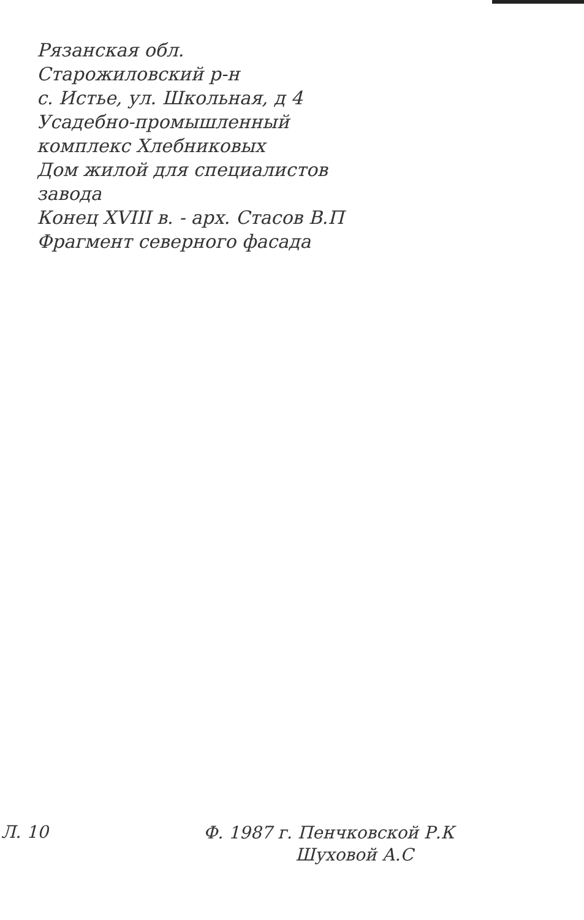Рязанская обл.
Старожиловский р-н
с. Истье, ул. Школьная, д 4
Усадебно-промышленный
комплекс Хлебниковых
Дом жилой для специалистов
завода
Конец XVIII в. - арх. Стасов В.П
Фрагмент северного фасада
Л. 10
Ф. 1987 г. Пенчковской Р.К
Шуховой А.С